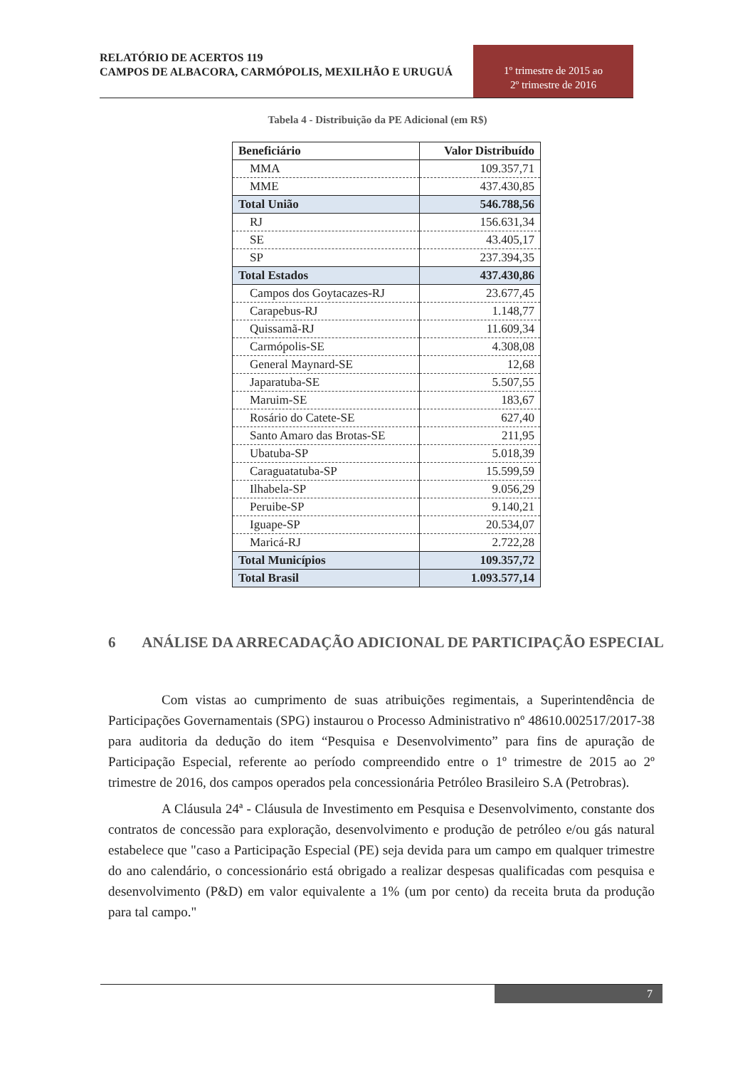RELATÓRIO DE ACERTOS 119
CAMPOS DE ALBACORA, CARMÓPOLIS, MEXILHÃO E URUGUÁ
1º trimestre de 2015 ao
2º trimestre de 2016
Tabela 4 - Distribuição da PE Adicional (em R$)
| Beneficiário | Valor Distribuído |
| --- | --- |
| MMA | 109.357,71 |
| MME | 437.430,85 |
| Total União | 546.788,56 |
| RJ | 156.631,34 |
| SE | 43.405,17 |
| SP | 237.394,35 |
| Total Estados | 437.430,86 |
| Campos dos Goytacazes-RJ | 23.677,45 |
| Carapebus-RJ | 1.148,77 |
| Quissamã-RJ | 11.609,34 |
| Carmópolis-SE | 4.308,08 |
| General Maynard-SE | 12,68 |
| Japaratuba-SE | 5.507,55 |
| Maruim-SE | 183,67 |
| Rosário do Catete-SE | 627,40 |
| Santo Amaro das Brotas-SE | 211,95 |
| Ubatuba-SP | 5.018,39 |
| Caraguatatuba-SP | 15.599,59 |
| Ilhabela-SP | 9.056,29 |
| Peruibe-SP | 9.140,21 |
| Iguape-SP | 20.534,07 |
| Maricá-RJ | 2.722,28 |
| Total Municípios | 109.357,72 |
| Total Brasil | 1.093.577,14 |
6 ANÁLISE DA ARRECADAÇÃO ADICIONAL DE PARTICIPAÇÃO ESPECIAL
Com vistas ao cumprimento de suas atribuições regimentais, a Superintendência de Participações Governamentais (SPG) instaurou o Processo Administrativo nº 48610.002517/2017-38 para auditoria da dedução do item “Pesquisa e Desenvolvimento” para fins de apuração de Participação Especial, referente ao período compreendido entre o 1º trimestre de 2015 ao 2º trimestre de 2016, dos campos operados pela concessionária Petróleo Brasileiro S.A (Petrobras).
A Cláusula 24ª - Cláusula de Investimento em Pesquisa e Desenvolvimento, constante dos contratos de concessão para exploração, desenvolvimento e produção de petróleo e/ou gás natural estabelece que "caso a Participação Especial (PE) seja devida para um campo em qualquer trimestre do ano calendário, o concessionário está obrigado a realizar despesas qualificadas com pesquisa e desenvolvimento (P&D) em valor equivalente a 1% (um por cento) da receita bruta da produção para tal campo."
7